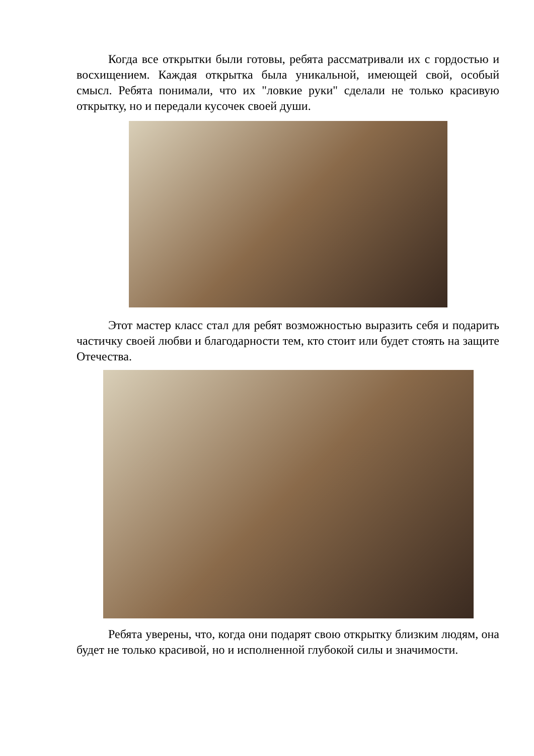Когда все открытки были готовы, ребята рассматривали их с гордостью и восхищением. Каждая открытка была уникальной, имеющей свой, особый смысл. Ребята понимали, что их "ловкие руки" сделали не только красивую открытку, но и передали кусочек своей души.
Этот мастер класс стал для ребят возможностью выразить себя и подарить частичку своей любви и благодарности тем, кто стоит или будет стоять на защите Отечества.
Ребята уверены, что, когда они подарят свою открытку близким людям, она будет не только красивой, но и исполненной глубокой силы и значимости.